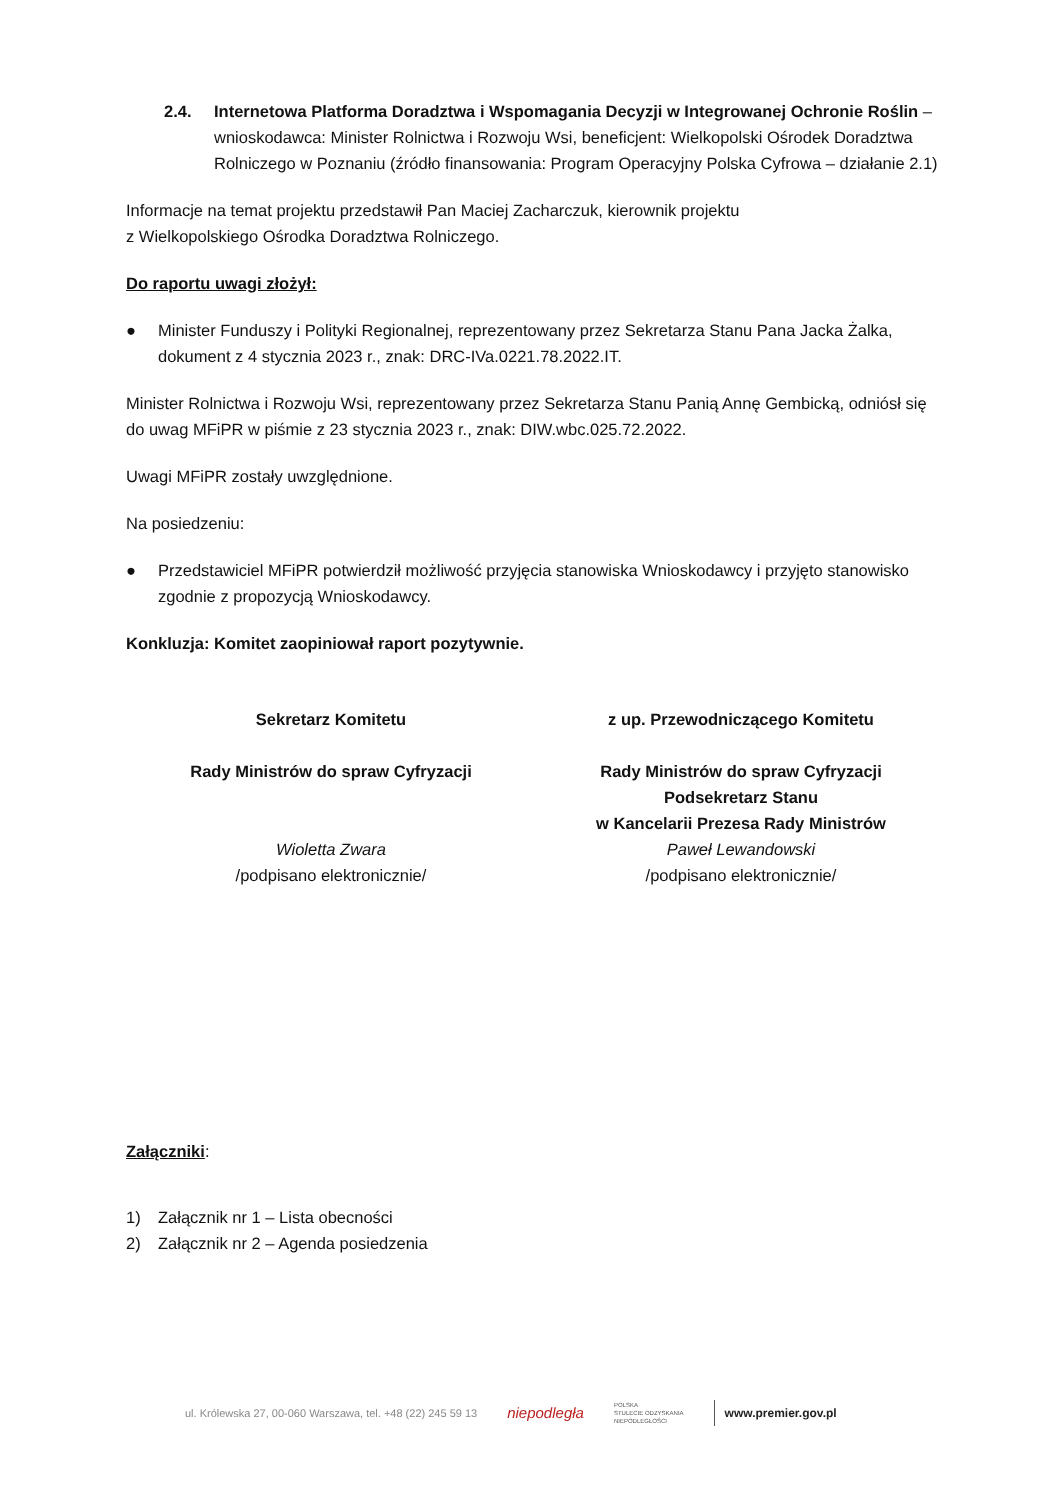2.4. Internetowa Platforma Doradztwa i Wspomagania Decyzji w Integrowanej Ochronie Roślin – wnioskodawca: Minister Rolnictwa i Rozwoju Wsi, beneficjent: Wielkopolski Ośrodek Doradztwa Rolniczego w Poznaniu (źródło finansowania: Program Operacyjny Polska Cyfrowa – działanie 2.1)
Informacje na temat projektu przedstawił Pan Maciej Zacharczuk, kierownik projektu
z Wielkopolskiego Ośrodka Doradztwa Rolniczego.
Do raportu uwagi złożył:
● Minister Funduszy i Polityki Regionalnej, reprezentowany przez Sekretarza Stanu Pana Jacka Żalka, dokument z 4 stycznia 2023 r., znak: DRC-IVa.0221.78.2022.IT.
Minister Rolnictwa i Rozwoju Wsi, reprezentowany przez Sekretarza Stanu Panią Annę Gembicką, odniósł się do uwag MFiPR w piśmie z 23 stycznia 2023 r., znak: DIW.wbc.025.72.2022.
Uwagi MFiPR zostały uwzględnione.
Na posiedzeniu:
● Przedstawiciel MFiPR potwierdził możliwość przyjęcia stanowiska Wnioskodawcy i przyjęto stanowisko zgodnie z propozycją Wnioskodawcy.
Konkluzja: Komitet zaopiniował raport pozytywnie.
Sekretarz Komitetu
Rady Ministrów do spraw Cyfryzacji
Wioletta Zwara
/podpisano elektronicznie/
z up. Przewodniczącego Komitetu
Rady Ministrów do spraw Cyfryzacji
Podsekretarz Stanu
w Kancelarii Prezesa Rady Ministrów
Paweł Lewandowski
/podpisano elektronicznie/
Załączniki:
1) Załącznik nr 1 – Lista obecności
2) Załącznik nr 2 – Agenda posiedzenia
ul. Królewska 27, 00-060 Warszawa, tel. +48 (22) 245 59 13 niepodległa POLSKA
STULECIE ODZYSKANIA
NIEPODLEGŁOŚCI www.premier.gov.pl